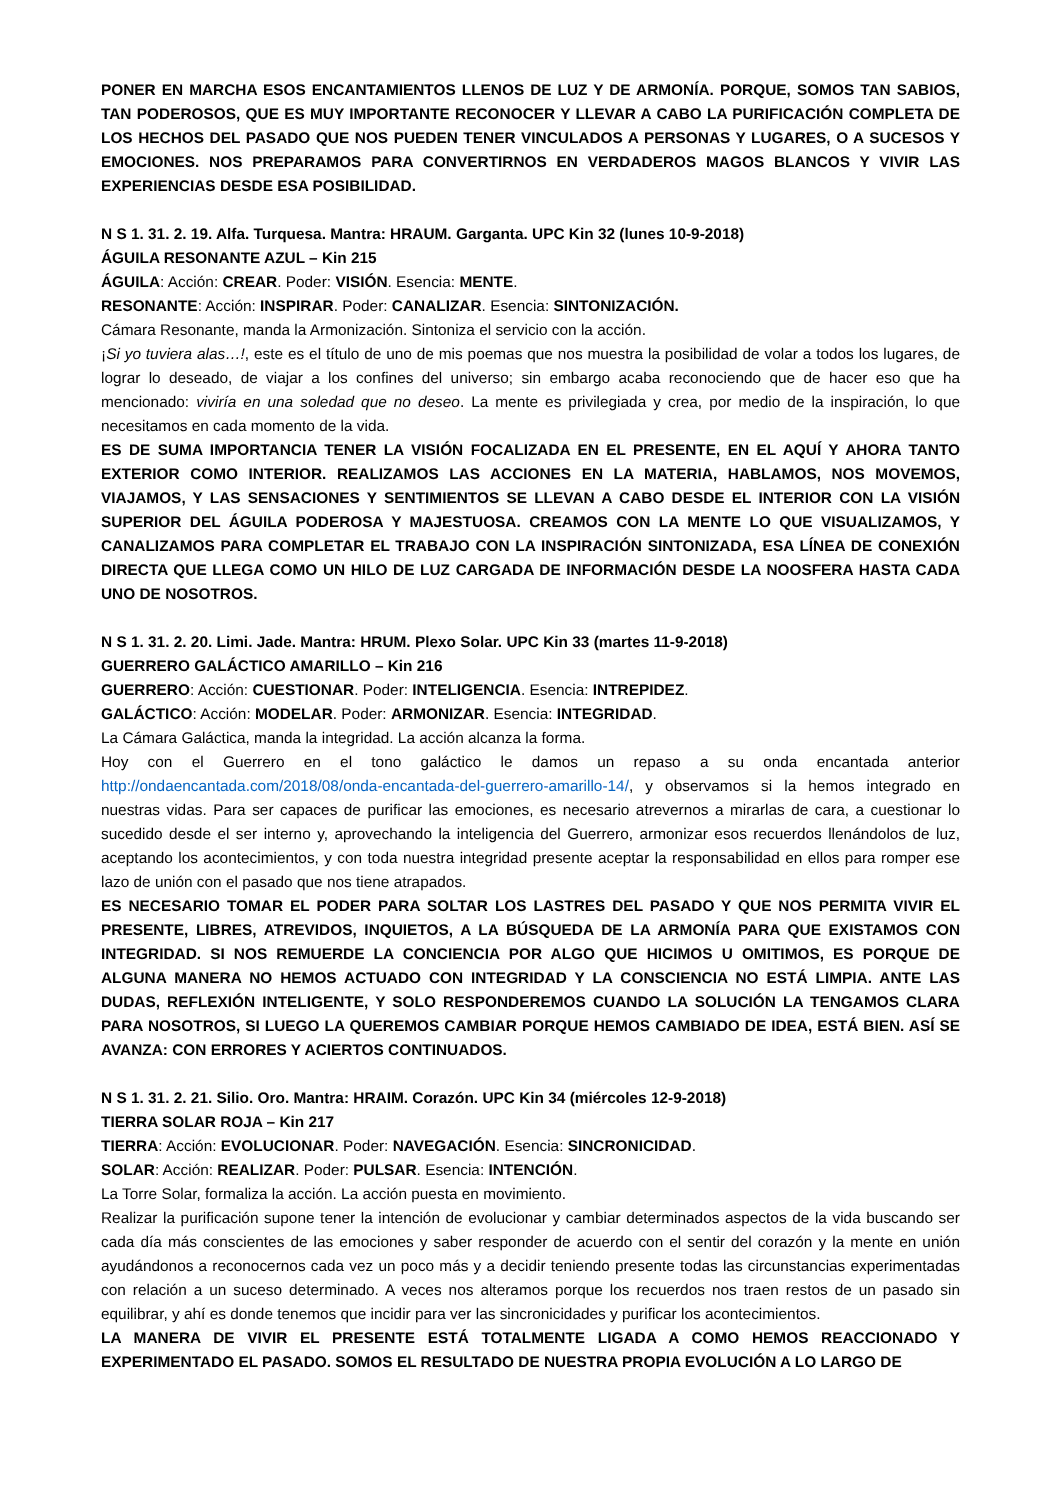PONER EN MARCHA ESOS ENCANTAMIENTOS LLENOS DE LUZ Y DE ARMONÍA. PORQUE, SOMOS TAN SABIOS, TAN PODEROSOS, QUE ES MUY IMPORTANTE RECONOCER Y LLEVAR A CABO LA PURIFICACIÓN COMPLETA DE LOS HECHOS DEL PASADO QUE NOS PUEDEN TENER VINCULADOS A PERSONAS Y LUGARES, O A SUCESOS Y EMOCIONES. NOS PREPARAMOS PARA CONVERTIRNOS EN VERDADEROS MAGOS BLANCOS Y VIVIR LAS EXPERIENCIAS DESDE ESA POSIBILIDAD.
N S 1. 31. 2. 19. Alfa. Turquesa. Mantra: HRAUM. Garganta. UPC Kin 32 (lunes 10-9-2018)
ÁGUILA RESONANTE AZUL – Kin 215
ÁGUILA: Acción: CREAR. Poder: VISIÓN. Esencia: MENTE.
RESONANTE: Acción: INSPIRAR. Poder: CANALIZAR. Esencia: SINTONIZACIÓN.
Cámara Resonante, manda la Armonización. Sintoniza el servicio con la acción.
¡Si yo tuviera alas…!, este es el título de uno de mis poemas que nos muestra la posibilidad de volar a todos los lugares, de lograr lo deseado, de viajar a los confines del universo; sin embargo acaba reconociendo que de hacer eso que ha mencionado: viviría en una soledad que no deseo. La mente es privilegiada y crea, por medio de la inspiración, lo que necesitamos en cada momento de la vida.
ES DE SUMA IMPORTANCIA TENER LA VISIÓN FOCALIZADA EN EL PRESENTE, EN EL AQUÍ Y AHORA TANTO EXTERIOR COMO INTERIOR. REALIZAMOS LAS ACCIONES EN LA MATERIA, HABLAMOS, NOS MOVEMOS, VIAJAMOS, Y LAS SENSACIONES Y SENTIMIENTOS SE LLEVAN A CABO DESDE EL INTERIOR CON LA VISIÓN SUPERIOR DEL ÁGUILA PODEROSA Y MAJESTUOSA. CREAMOS CON LA MENTE LO QUE VISUALIZAMOS, Y CANALIZAMOS PARA COMPLETAR EL TRABAJO CON LA INSPIRACIÓN SINTONIZADA, ESA LÍNEA DE CONEXIÓN DIRECTA QUE LLEGA COMO UN HILO DE LUZ CARGADA DE INFORMACIÓN DESDE LA NOOSFERA HASTA CADA UNO DE NOSOTROS.
N S 1. 31. 2. 20. Limi. Jade. Mantra: HRUM. Plexo Solar. UPC Kin 33 (martes 11-9-2018)
GUERRERO GALÁCTICO AMARILLO – Kin 216
GUERRERO: Acción: CUESTIONAR. Poder: INTELIGENCIA. Esencia: INTREPIDEZ.
GALÁCTICO: Acción: MODELAR. Poder: ARMONIZAR. Esencia: INTEGRIDAD.
La Cámara Galáctica, manda la integridad. La acción alcanza la forma.
Hoy con el Guerrero en el tono galáctico le damos un repaso a su onda encantada anterior http://ondaencantada.com/2018/08/onda-encantada-del-guerrero-amarillo-14/, y observamos si la hemos integrado en nuestras vidas. Para ser capaces de purificar las emociones, es necesario atrevernos a mirarlas de cara, a cuestionar lo sucedido desde el ser interno y, aprovechando la inteligencia del Guerrero, armonizar esos recuerdos llenándolos de luz, aceptando los acontecimientos, y con toda nuestra integridad presente aceptar la responsabilidad en ellos para romper ese lazo de unión con el pasado que nos tiene atrapados.
ES NECESARIO TOMAR EL PODER PARA SOLTAR LOS LASTRES DEL PASADO Y QUE NOS PERMITA VIVIR EL PRESENTE, LIBRES, ATREVIDOS, INQUIETOS, A LA BÚSQUEDA DE LA ARMONÍA PARA QUE EXISTAMOS CON INTEGRIDAD. SI NOS REMUERDE LA CONCIENCIA POR ALGO QUE HICIMOS U OMITIMOS, ES PORQUE DE ALGUNA MANERA NO HEMOS ACTUADO CON INTEGRIDAD Y LA CONSCIENCIA NO ESTÁ LIMPIA. ANTE LAS DUDAS, REFLEXIÓN INTELIGENTE, Y SOLO RESPONDEREMOS CUANDO LA SOLUCIÓN LA TENGAMOS CLARA PARA NOSOTROS, SI LUEGO LA QUEREMOS CAMBIAR PORQUE HEMOS CAMBIADO DE IDEA, ESTÁ BIEN. ASÍ SE AVANZA: CON ERRORES Y ACIERTOS CONTINUADOS.
N S 1. 31. 2. 21. Silio. Oro. Mantra: HRAIM. Corazón. UPC Kin 34 (miércoles 12-9-2018)
TIERRA SOLAR ROJA – Kin 217
TIERRA: Acción: EVOLUCIONAR. Poder: NAVEGACIÓN. Esencia: SINCRONICIDAD.
SOLAR: Acción: REALIZAR. Poder: PULSAR. Esencia: INTENCIÓN.
La Torre Solar, formaliza la acción. La acción puesta en movimiento.
Realizar la purificación supone tener la intención de evolucionar y cambiar determinados aspectos de la vida buscando ser cada día más conscientes de las emociones y saber responder de acuerdo con el sentir del corazón y la mente en unión ayudándonos a reconocernos cada vez un poco más y a decidir teniendo presente todas las circunstancias experimentadas con relación a un suceso determinado. A veces nos alteramos porque los recuerdos nos traen restos de un pasado sin equilibrar, y ahí es donde tenemos que incidir para ver las sincronicidades y purificar los acontecimientos.
LA MANERA DE VIVIR EL PRESENTE ESTÁ TOTALMENTE LIGADA A COMO HEMOS REACCIONADO Y EXPERIMENTADO EL PASADO. SOMOS EL RESULTADO DE NUESTRA PROPIA EVOLUCIÓN A LO LARGO DE